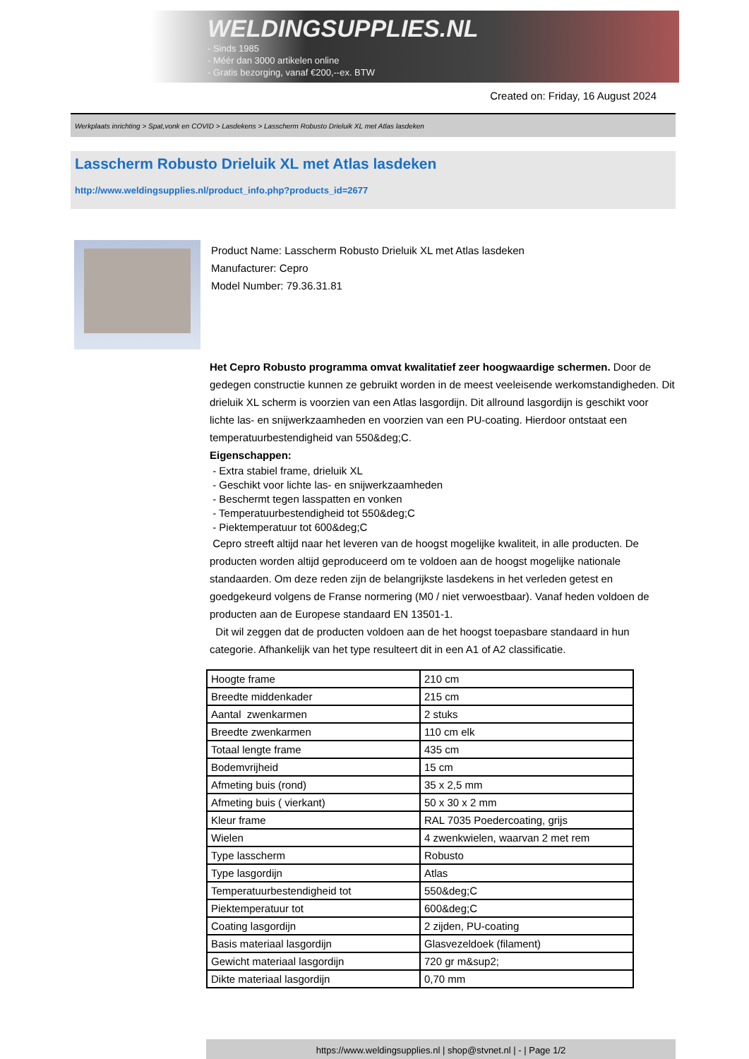WELDINGSUPPLIES.NL
- Sinds 1985
- Méér dan 3000 artikelen online
- Gratis bezorging, vanaf €200,--ex. BTW
Created on: Friday, 16 August 2024
Werkplaats inrichting > Spat,vonk en COVID > Lasdekens > Lasscherm Robusto Drieluik XL met Atlas lasdeken
Lasscherm Robusto Drieluik XL met Atlas lasdeken
http://www.weldingsupplies.nl/product_info.php?products_id=2677
Product Name: Lasscherm Robusto Drieluik XL met Atlas lasdeken
Manufacturer: Cepro
Model Number: 79.36.31.81
Het Cepro Robusto programma omvat kwalitatief zeer hoogwaardige schermen. Door de gedegen constructie kunnen ze gebruikt worden in de meest veeleisende werkomstandigheden. Dit drieluik XL scherm is voorzien van een Atlas lasgordijn. Dit allround lasgordijn is geschikt voor lichte las- en snijwerkzaamheden en voorzien van een PU-coating. Hierdoor ontstaat een temperatuurbestendigheid van 550&deg;C.
Eigenschappen:
- Extra stabiel frame, drieluik XL
- Geschikt voor lichte las- en snijwerkzaamheden
- Beschermt tegen lasspatten en vonken
- Temperatuurbestendigheid tot 550&deg;C
- Piektemperatuur tot 600&deg;C
Cepro streeft altijd naar het leveren van de hoogst mogelijke kwaliteit, in alle producten. De producten worden altijd geproduceerd om te voldoen aan de hoogst mogelijke nationale standaarden. Om deze reden zijn de belangrijkste lasdekens in het verleden getest en goedgekeurd volgens de Franse normering (M0 / niet verwoestbaar). Vanaf heden voldoen de producten aan de Europese standaard EN 13501-1.
Dit wil zeggen dat de producten voldoen aan de het hoogst toepasbare standaard in hun categorie. Afhankelijk van het type resulteert dit in een A1 of A2 classificatie.
| Hoogte frame | 210 cm |
| Breedte middenkader | 215 cm |
| Aantal zwenkarmen | 2 stuks |
| Breedte zwenkarmen | 110 cm elk |
| Totaal lengte frame | 435 cm |
| Bodemvrijheid | 15 cm |
| Afmeting buis (rond) | 35 x 2,5 mm |
| Afmeting buis ( vierkant) | 50 x 30 x 2 mm |
| Kleur frame | RAL 7035 Poedercoating, grijs |
| Wielen | 4 zwenkwielen, waarvan 2 met rem |
| Type lasscherm | Robusto |
| Type lasgordijn | Atlas |
| Temperatuurbestendigheid tot | 550&deg;C |
| Piektemperatuur tot | 600&deg;C |
| Coating lasgordijn | 2 zijden, PU-coating |
| Basis materiaal lasgordijn | Glasvezeldoek (filament) |
| Gewicht materiaal lasgordijn | 720 gr m&sup2; |
| Dikte materiaal lasgordijn | 0,70 mm |
https://www.weldingsupplies.nl | shop@stvnet.nl | - | Page 1/2